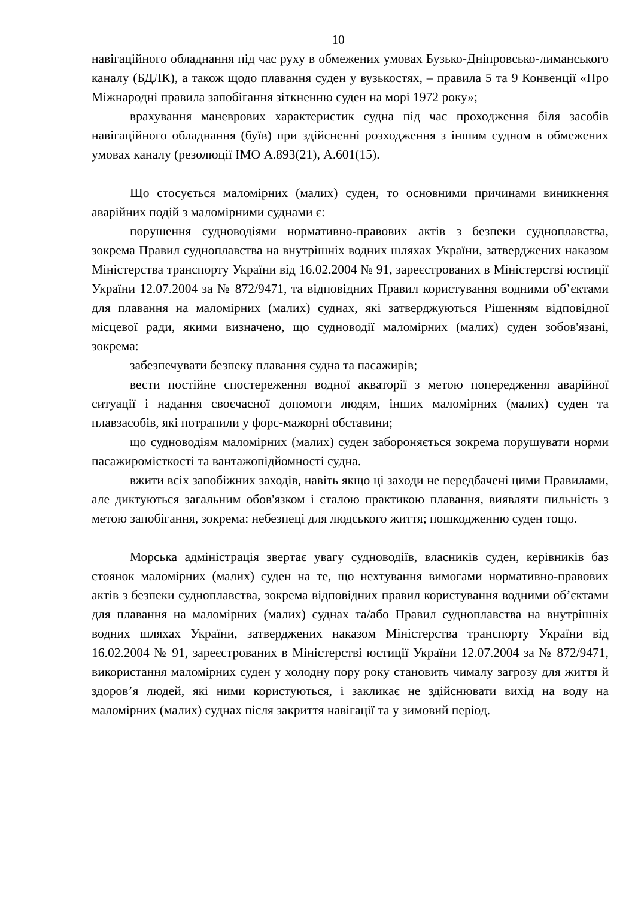10
навігаційного обладнання під час руху в обмежених умовах Бузько-Дніпровсько-лиманського каналу (БДЛК), а також щодо плавання суден у вузькостях, – правила 5 та 9 Конвенції «Про Міжнародні правила запобігання зіткненню суден на морі 1972 року»;
врахування маневрових характеристик судна під час проходження біля засобів навігаційного обладнання (буїв) при здійсненні розходження з іншим судном в обмежених умовах каналу (резолюції ІМО А.893(21), А.601(15).
Що стосується маломірних (малих) суден, то основними причинами виникнення аварійних подій з маломірними суднами є:
порушення судноводіями нормативно-правових актів з безпеки судноплавства, зокрема Правил судноплавства на внутрішніх водних шляхах України, затверджених наказом Міністерства транспорту України від 16.02.2004 № 91, зареєстрованих в Міністерстві юстиції України 12.07.2004 за № 872/9471, та відповідних Правил користування водними об’єктами для плавання на маломірних (малих) суднах, які затверджуються Рішенням відповідної місцевої ради, якими визначено, що судноводії маломірних (малих) суден зобов'язані, зокрема:
забезпечувати безпеку плавання судна та пасажирів;
вести постійне спостереження водної акваторії з метою попередження аварійної ситуації і надання своєчасної допомоги людям, інших маломірних (малих) суден та плавзасобів, які потрапили у форс-мажорні обставини;
що судноводіям маломірних (малих) суден забороняється зокрема порушувати норми пасажиромісткості та вантажопідйомності судна.
вжити всіх запобіжних заходів, навіть якщо ці заходи не передбачені цими Правилами, але диктуються загальним обов'язком і сталою практикою плавання, виявляти пильність з метою запобігання, зокрема: небезпеці для людського життя; пошкодженню суден тощо.
Морська адміністрація звертає увагу судноводіїв, власників суден, керівників баз стоянок маломірних (малих) суден на те, що нехтування вимогами нормативно-правових актів з безпеки судноплавства, зокрема відповідних правил користування водними об’єктами для плавання на маломірних (малих) суднах та/або Правил судноплавства на внутрішніх водних шляхах України, затверджених наказом Міністерства транспорту України від 16.02.2004 № 91, зареєстрованих в Міністерстві юстиції України 12.07.2004 за № 872/9471, використання маломірних суден у холодну пору року становить чималу загрозу для життя й здоров’я людей, які ними користуються, і закликає не здійснювати вихід на воду на маломірних (малих) суднах після закриття навігації та у зимовий період.